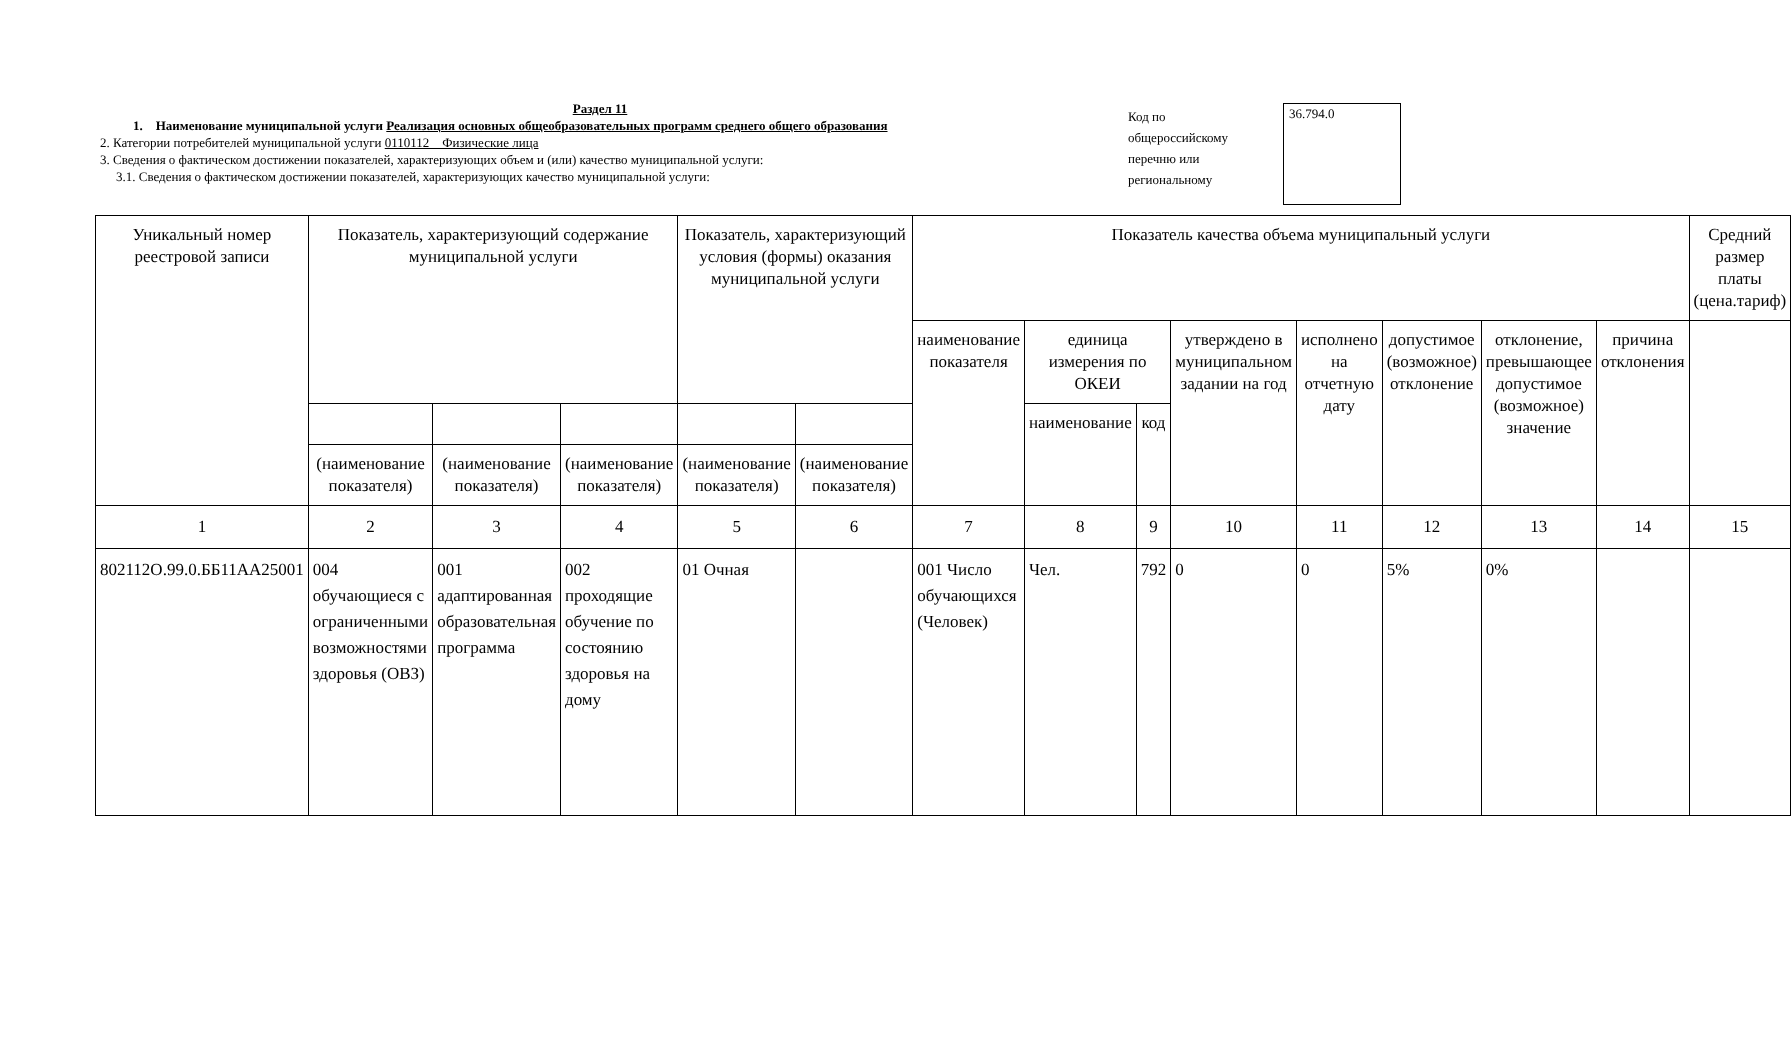Раздел 11
1. Наименование муниципальной услуги Реализация основных общеобразовательных программ среднего общего образования
2. Категории потребителей муниципальной услуги 0110112 Физические лица
3. Сведения о фактическом достижении показателей, характеризующих объем и (или) качество муниципальной услуги:
3.1. Сведения о фактическом достижении показателей, характеризующих качество муниципальной услуги:
Код по общероссийскому перечню или региональному
36.794.0
| Уникальный номер реестровой записи | Показатель, характеризующий содержание муниципальной услуги | | | Показатель, характеризующий условия (формы) оказания муниципальной услуги | | Показатель качества объема муниципальный услуги | | | | | | | | Средний размер платы (цена.тариф) |
| --- | --- | --- | --- | --- | --- | --- | --- | --- | --- | --- | --- | --- | --- | --- |
| | | | | | | наименование показателя | единица измерения по ОКЕИ | | утверждено в муниципальном задании на год | исполнено на отчетную дату | допустимое (возможное) отклонение | отклонение, превышающее допустимое (возможное) значение | причина отклонения | |
| | | | | | | | наименование | код | | | | | | |
| | (наименование показателя) | (наименование показателя) | (наименование показателя) | (наименование показателя) | (наименование показателя) | | | | | | | | | |
| 1 | 2 | 3 | 4 | 5 | 6 | 7 | 8 | 9 | 10 | 11 | 12 | 13 | 14 | 15 |
| 802112О.99.0.ББ11АА25001 | 004 обучающиеся с ограниченными возможностями здоровья (ОВЗ) | 001 адаптированная образовательная программа | 002 проходящие обучение по состоянию здоровья на дому | 01 Очная | | 001 Число обучающихся (Человек) | Чел. | 792 | 0 | 0 | 5% | 0% | | |